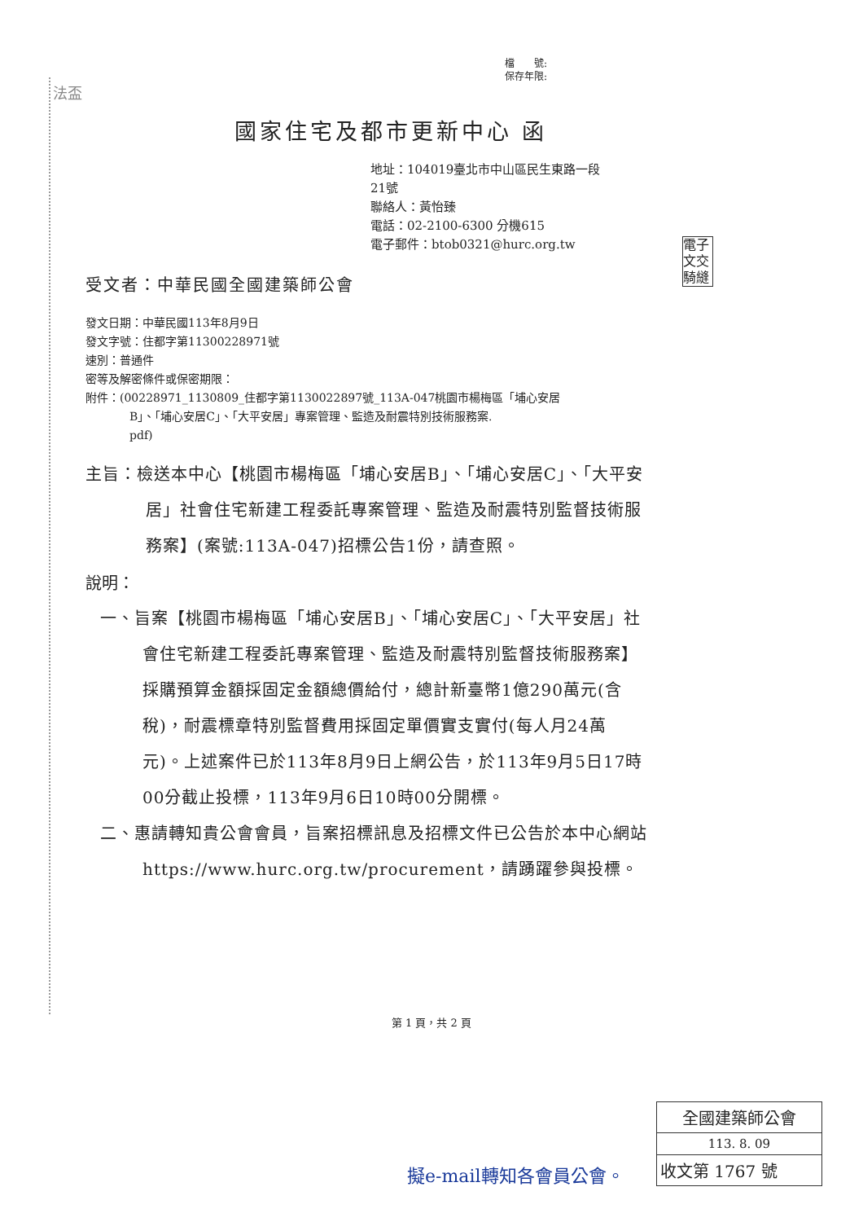檔　　號:
保存年限:
法盃
國家住宅及都市更新中心 函
地址：104019臺北市中山區民生東路一段
21號
聯絡人：黃怡臻
電話：02-2100-6300 分機615
電子郵件：btob0321@hurc.org.tw
受文者：中華民國全國建築師公會
發文日期：中華民國113年8月9日
發文字號：住都字第11300228971號
速別：普通件
密等及解密條件或保密期限：
附件：(00228971_1130809_住都字第1130022897號_113A-047桃園市楊梅區「埔心安居
B」、「埔心安居C」、「大平安居」專案管理、監造及耐震特別技術服務案.
pdf)
主旨：檢送本中心【桃園市楊梅區「埔心安居B」、「埔心安居C」、「大平安居」社會住宅新建工程委託專案管理、監造及耐震特別監督技術服務案】(案號:113A-047)招標公告1份，請查照。
說明：
一、旨案【桃園市楊梅區「埔心安居B」、「埔心安居C」、「大平安居」社會住宅新建工程委託專案管理、監造及耐震特別監督技術服務案】採購預算金額採固定金額總價給付，總計新臺幣1億290萬元(含稅)，耐震標章特別監督費用採固定單價實支實付(每人月24萬元)。上述案件已於113年8月9日上網公告，於113年9月5日17時00分截止投標，113年9月6日10時00分開標。
二、惠請轉知貴公會會員，旨案招標訊息及招標文件已公告於本中心網站https://www.hurc.org.tw/procurement，請踴躍參與投標。
電子
文交
騎縫
第 1 頁，共 2 頁
擬e-mail轉知各會員公會。
全國建築師公會
113. 8. 09
收文第 1767 號